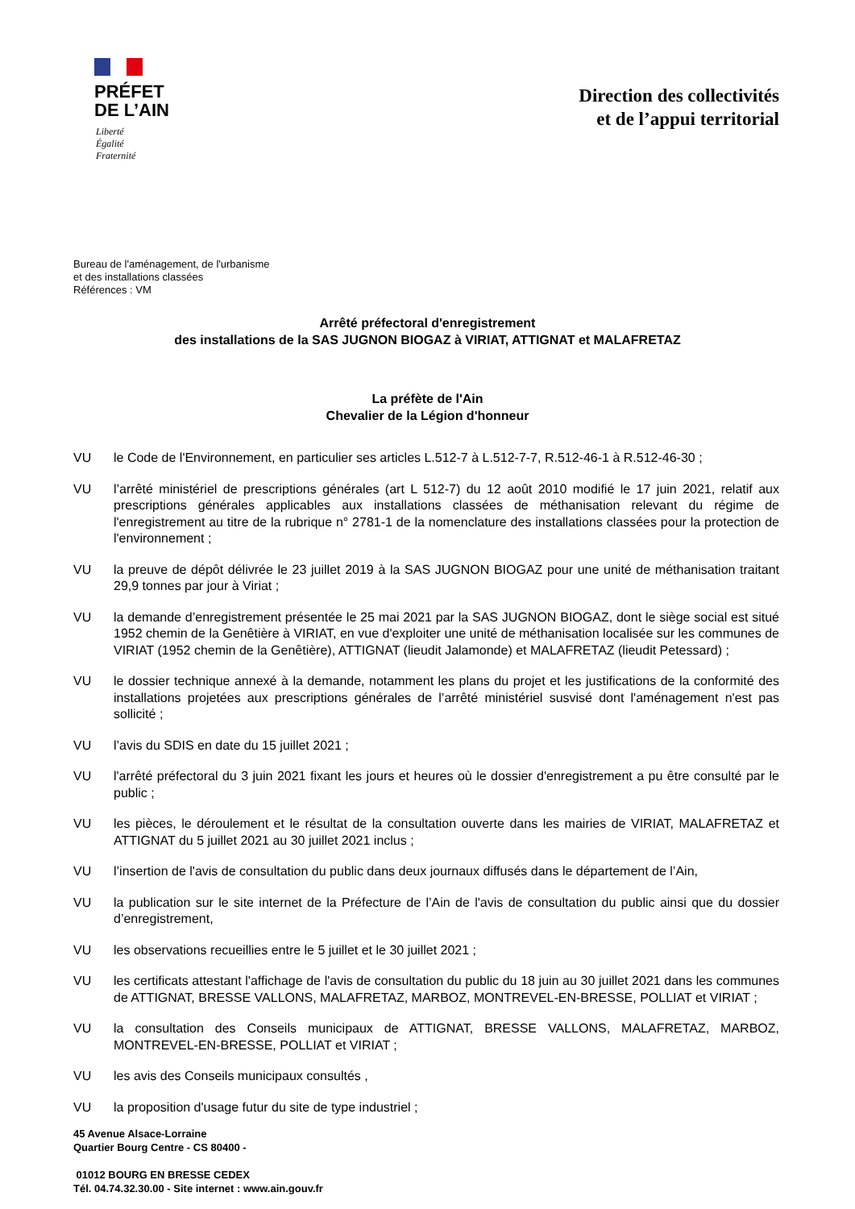PRÉFET
DE L’AIN
Liberté
Égalité
Fraternité
Direction des collectivités
et de l’appui territorial
Bureau de l'aménagement, de l'urbanisme
et des installations classées
Références : VM
Arrêté préfectoral d'enregistrement
des installations de la SAS JUGNON BIOGAZ à VIRIAT, ATTIGNAT et MALAFRETAZ
La préfète de l'Ain
Chevalier de la Légion d'honneur
VU le Code de l'Environnement, en particulier ses articles L.512-7 à L.512-7-7, R.512-46-1 à R.512-46-30 ;
VU l’arrêté ministériel de prescriptions générales (art L 512-7) du 12 août 2010 modifié le 17 juin 2021, relatif aux prescriptions générales applicables aux installations classées de méthanisation relevant du régime de l'enregistrement au titre de la rubrique n° 2781-1 de la nomenclature des installations classées pour la protection de l'environnement ;
VU la preuve de dépôt délivrée le 23 juillet 2019 à la SAS JUGNON BIOGAZ pour une unité de méthanisation traitant 29,9 tonnes par jour à Viriat ;
VU la demande d’enregistrement présentée le 25 mai 2021 par la SAS JUGNON BIOGAZ, dont le siège social est situé 1952 chemin de la Genêtière à VIRIAT, en vue d'exploiter une unité de méthanisation localisée sur les communes de VIRIAT (1952 chemin de la Genêtière), ATTIGNAT (lieudit Jalamonde) et MALAFRETAZ (lieudit Petessard) ;
VU le dossier technique annexé à la demande, notamment les plans du projet et les justifications de la conformité des installations projetées aux prescriptions générales de l’arrêté ministériel susvisé dont l'aménagement n'est pas sollicité ;
VU l’avis du SDIS en date du 15 juillet 2021 ;
VU l'arrêté préfectoral du 3 juin 2021 fixant les jours et heures où le dossier d'enregistrement a pu être consulté par le public ;
VU les pièces, le déroulement et le résultat de la consultation ouverte dans les mairies de VIRIAT, MALAFRETAZ et ATTIGNAT du 5 juillet 2021 au 30 juillet 2021 inclus ;
VU l’insertion de l'avis de consultation du public dans deux journaux diffusés dans le département de l’Ain,
VU la publication sur le site internet de la Préfecture de l’Ain de l'avis de consultation du public ainsi que du dossier d’enregistrement,
VU les observations recueillies entre le 5 juillet et le 30 juillet 2021 ;
VU les certificats attestant l'affichage de l'avis de consultation du public du 18 juin au 30 juillet 2021 dans les communes de ATTIGNAT, BRESSE VALLONS, MALAFRETAZ, MARBOZ, MONTREVEL-EN-BRESSE, POLLIAT et VIRIAT ;
VU la consultation des Conseils municipaux de ATTIGNAT, BRESSE VALLONS, MALAFRETAZ, MARBOZ, MONTREVEL-EN-BRESSE, POLLIAT et VIRIAT ;
VU les avis des Conseils municipaux consultés ,
VU la proposition d'usage futur du site de type industriel ;
45 Avenue Alsace-Lorraine
Quartier Bourg Centre - CS 80400 -
01012 BOURG EN BRESSE CEDEX
Tél. 04.74.32.30.00 - Site internet : www.ain.gouv.fr